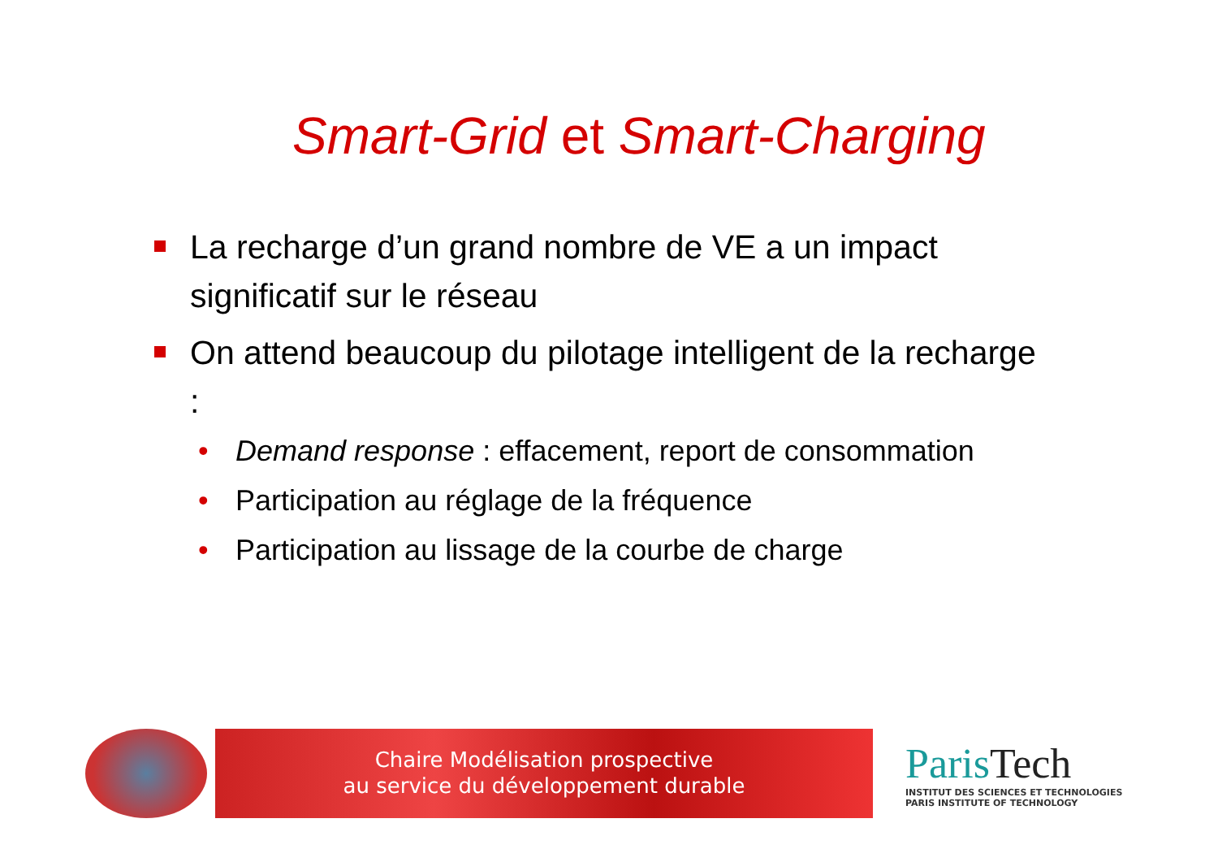Smart-Grid et Smart-Charging
La recharge d’un grand nombre de VE a un impact significatif sur le réseau
On attend beaucoup du pilotage intelligent de la recharge :
• Demand response : effacement, report de consommation
• Participation au réglage de la fréquence
• Participation au lissage de la courbe de charge
Chaire Modélisation prospective
au service du développement durable
ParisTech
INSTITUT DES SCIENCES ET TECHNOLOGIES
PARIS INSTITUTE OF TECHNOLOGY